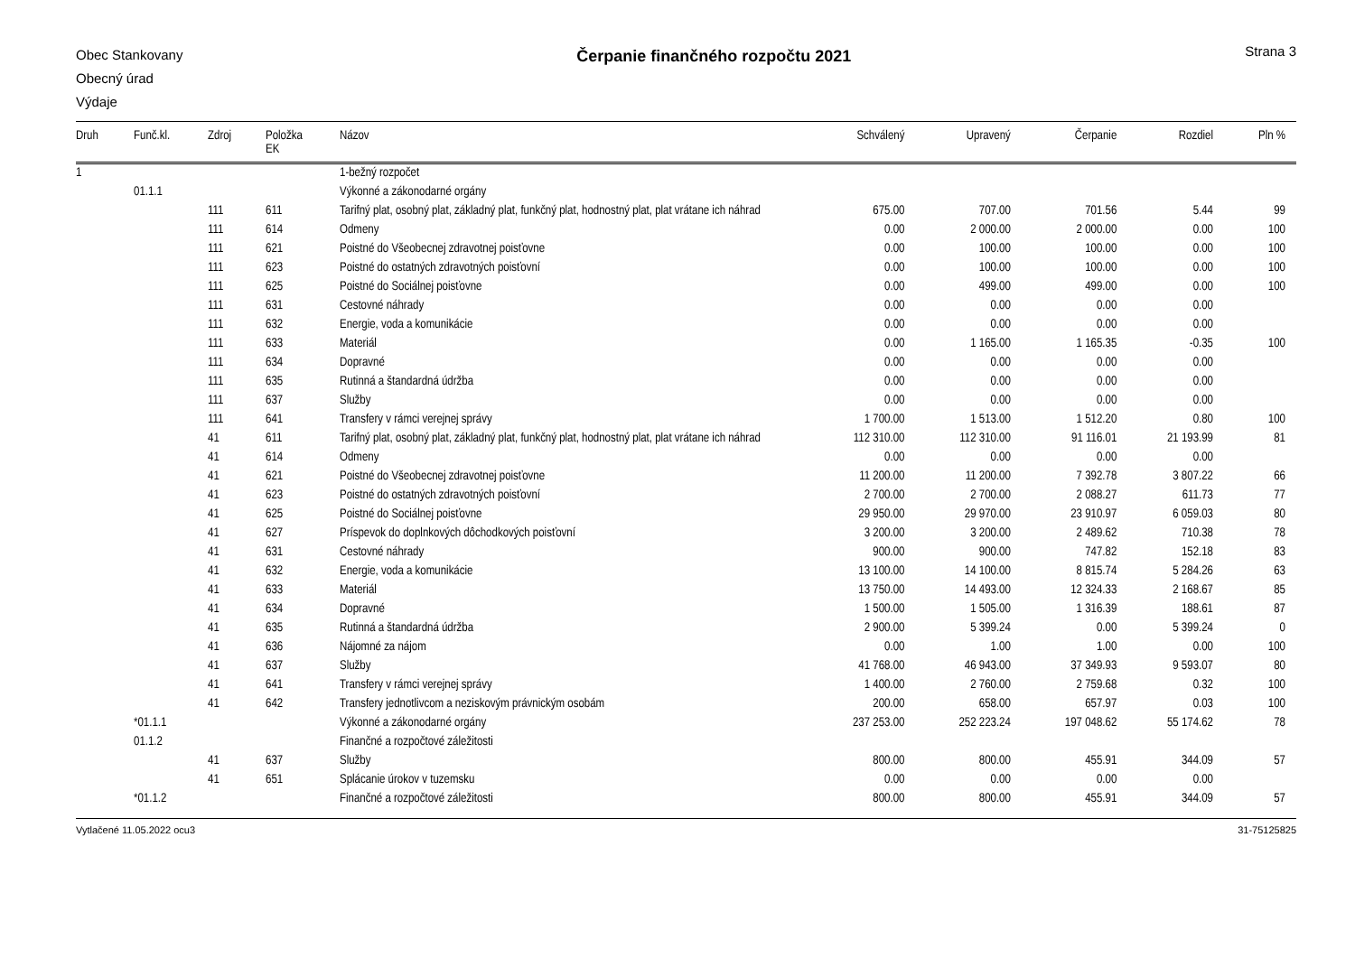Obec Stankovany
Obecný úrad
Výdaje
Čerpanie finančného rozpočtu 2021
Strana 3
| Druh | Funč.kl. | Zdroj | Položka EK | Názov | Schválený | Upravený | Čerpanie | Rozdiel | Pln % |
| --- | --- | --- | --- | --- | --- | --- | --- | --- | --- |
| 1 | | | | 1-bežný rozpočet | | | | | |
| | 01.1.1 | | | Výkonné a zákonodarné orgány | | | | | |
| | | 111 | 611 | Tarifný plat, osobný plat, základný plat, funkčný plat, hodnostný plat, plat vrátane ich náhrad | 675.00 | 707.00 | 701.56 | 5.44 | 99 |
| | | 111 | 614 | Odmeny | 0.00 | 2 000.00 | 2 000.00 | 0.00 | 100 |
| | | 111 | 621 | Poistné do Všeobecnej zdravotnej poisťovne | 0.00 | 100.00 | 100.00 | 0.00 | 100 |
| | | 111 | 623 | Poistné do ostatných zdravotných poisťovní | 0.00 | 100.00 | 100.00 | 0.00 | 100 |
| | | 111 | 625 | Poistné do Sociálnej poisťovne | 0.00 | 499.00 | 499.00 | 0.00 | 100 |
| | | 111 | 631 | Cestovné náhrady | 0.00 | 0.00 | 0.00 | 0.00 | |
| | | 111 | 632 | Energie, voda a komunikácie | 0.00 | 0.00 | 0.00 | 0.00 | |
| | | 111 | 633 | Materiál | 0.00 | 1 165.00 | 1 165.35 | -0.35 | 100 |
| | | 111 | 634 | Dopravné | 0.00 | 0.00 | 0.00 | 0.00 | |
| | | 111 | 635 | Rutinná a štandardná údržba | 0.00 | 0.00 | 0.00 | 0.00 | |
| | | 111 | 637 | Služby | 0.00 | 0.00 | 0.00 | 0.00 | |
| | | 111 | 641 | Transfery v rámci verejnej správy | 1 700.00 | 1 513.00 | 1 512.20 | 0.80 | 100 |
| | | 41 | 611 | Tarifný plat, osobný plat, základný plat, funkčný plat, hodnostný plat, plat vrátane ich náhrad | 112 310.00 | 112 310.00 | 91 116.01 | 21 193.99 | 81 |
| | | 41 | 614 | Odmeny | 0.00 | 0.00 | 0.00 | 0.00 | |
| | | 41 | 621 | Poistné do Všeobecnej zdravotnej poisťovne | 11 200.00 | 11 200.00 | 7 392.78 | 3 807.22 | 66 |
| | | 41 | 623 | Poistné do ostatných zdravotných poisťovní | 2 700.00 | 2 700.00 | 2 088.27 | 611.73 | 77 |
| | | 41 | 625 | Poistné do Sociálnej poisťovne | 29 950.00 | 29 970.00 | 23 910.97 | 6 059.03 | 80 |
| | | 41 | 627 | Príspevok do doplnkových dôchodkových poisťovní | 3 200.00 | 3 200.00 | 2 489.62 | 710.38 | 78 |
| | | 41 | 631 | Cestovné náhrady | 900.00 | 900.00 | 747.82 | 152.18 | 83 |
| | | 41 | 632 | Energie, voda a komunikácie | 13 100.00 | 14 100.00 | 8 815.74 | 5 284.26 | 63 |
| | | 41 | 633 | Materiál | 13 750.00 | 14 493.00 | 12 324.33 | 2 168.67 | 85 |
| | | 41 | 634 | Dopravné | 1 500.00 | 1 505.00 | 1 316.39 | 188.61 | 87 |
| | | 41 | 635 | Rutinná a štandardná údržba | 2 900.00 | 5 399.24 | 0.00 | 5 399.24 | 0 |
| | | 41 | 636 | Nájomné za nájom | 0.00 | 1.00 | 1.00 | 0.00 | 100 |
| | | 41 | 637 | Služby | 41 768.00 | 46 943.00 | 37 349.93 | 9 593.07 | 80 |
| | | 41 | 641 | Transfery v rámci verejnej správy | 1 400.00 | 2 760.00 | 2 759.68 | 0.32 | 100 |
| | | 41 | 642 | Transfery jednotlivcom a neziskovým právnickým osobám | 200.00 | 658.00 | 657.97 | 0.03 | 100 |
| | *01.1.1 | | | Výkonné a zákonodarné orgány | 237 253.00 | 252 223.24 | 197 048.62 | 55 174.62 | 78 |
| | 01.1.2 | | | Finančné a rozpočtové záležitosti | | | | | |
| | | 41 | 637 | Služby | 800.00 | 800.00 | 455.91 | 344.09 | 57 |
| | | 41 | 651 | Splácanie úrokov v tuzemsku | 0.00 | 0.00 | 0.00 | 0.00 | |
| | *01.1.2 | | | Finančné a rozpočtové záležitosti | 800.00 | 800.00 | 455.91 | 344.09 | 57 |
Vytlačené 11.05.2022 ocu3 31-75125825